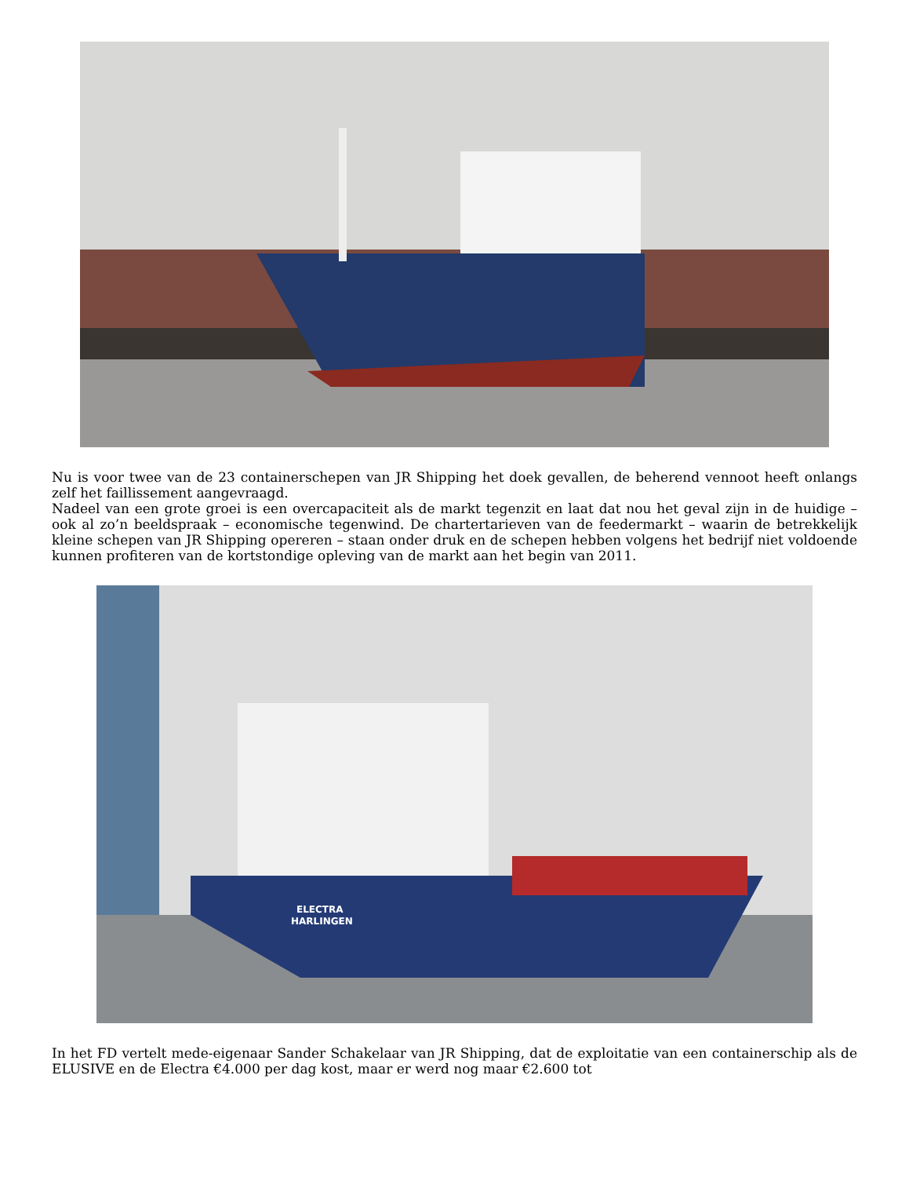Nu is voor twee van de 23 containerschepen van JR Shipping het doek gevallen, de beherend vennoot heeft onlangs zelf het faillissement aangevraagd.
Nadeel van een grote groei is een overcapaciteit als de markt tegenzit en laat dat nou het geval zijn in de huidige – ook al zo’n beeldspraak – economische tegenwind. De chartertarieven van de feedermarkt – waarin de betrekkelijk kleine schepen van JR Shipping opereren – staan onder druk en de schepen hebben volgens het bedrijf niet voldoende kunnen profiteren van de kortstondige opleving van de markt aan het begin van 2011.
ELECTRA
HARLINGEN
In het FD vertelt mede-eigenaar Sander Schakelaar van JR Shipping, dat de exploitatie van een containerschip als de ELUSIVE en de Electra €4.000 per dag kost, maar er werd nog maar €2.600 tot